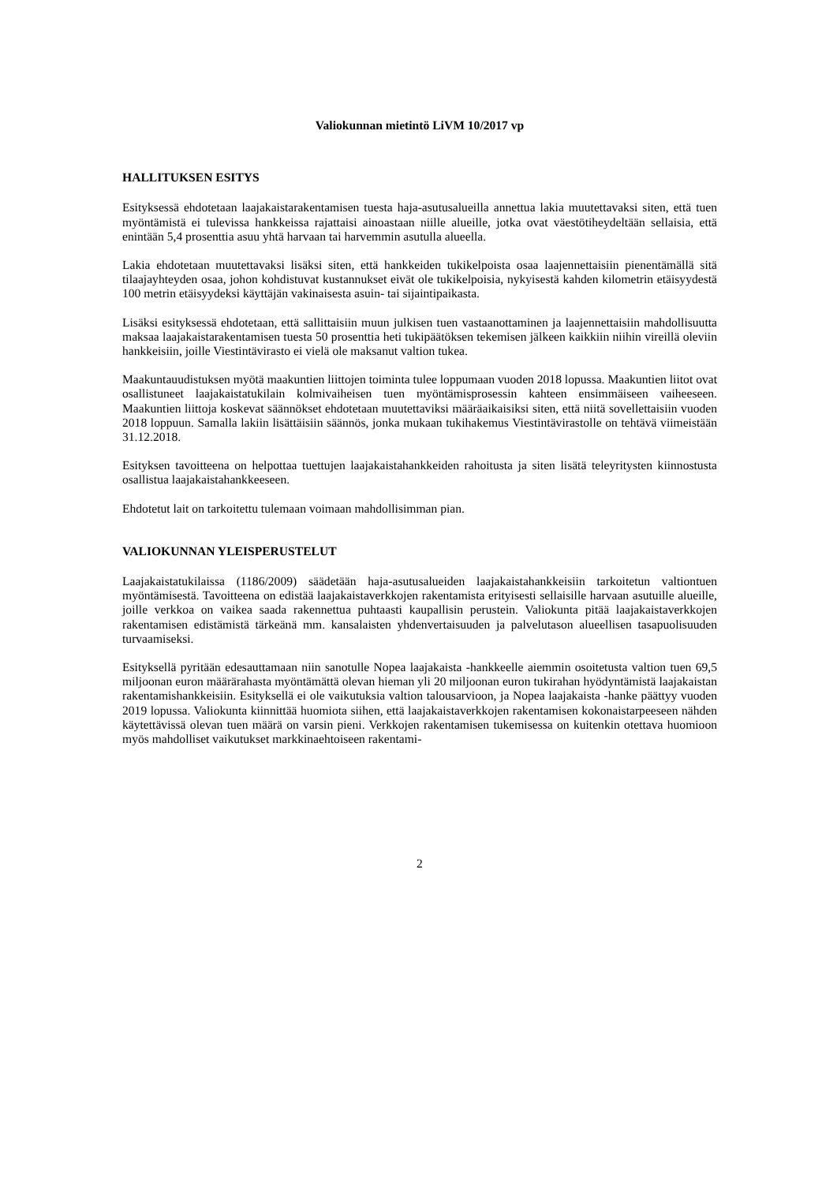Valiokunnan mietintö LiVM 10/2017 vp
HALLITUKSEN ESITYS
Esityksessä ehdotetaan laajakaistarakentamisen tuesta haja-asutusalueilla annettua lakia muutettavaksi siten, että tuen myöntämistä ei tulevissa hankkeissa rajattaisi ainoastaan niille alueille, jotka ovat väestötiheydeltään sellaisia, että enintään 5,4 prosenttia asuu yhtä harvaan tai harvemmin asutulla alueella.
Lakia ehdotetaan muutettavaksi lisäksi siten, että hankkeiden tukikelpoista osaa laajennettaisiin pienentämällä sitä tilaajayhteyden osaa, johon kohdistuvat kustannukset eivät ole tukikelpoisia, nykyisestä kahden kilometrin etäisyydestä 100 metrin etäisyydeksi käyttäjän vakinaisesta asuin- tai sijaintipaikasta.
Lisäksi esityksessä ehdotetaan, että sallittaisiin muun julkisen tuen vastaanottaminen ja laajennettaisiin mahdollisuutta maksaa laajakaistarakentamisen tuesta 50 prosenttia heti tukipäätöksen tekemisen jälkeen kaikkiin niihin vireillä oleviin hankkeisiin, joille Viestintävirasto ei vielä ole maksanut valtion tukea.
Maakuntauudistuksen myötä maakuntien liittojen toiminta tulee loppumaan vuoden 2018 lopussa. Maakuntien liitot ovat osallistuneet laajakaistatukilain kolmivaiheisen tuen myöntämisprosessin kahteen ensimmäiseen vaiheeseen. Maakuntien liittoja koskevat säännökset ehdotetaan muutettaviksi määräaikaisiksi siten, että niitä sovellettaisiin vuoden 2018 loppuun. Samalla lakiin lisättäisiin säännös, jonka mukaan tukihakemus Viestintävirastolle on tehtävä viimeistään 31.12.2018.
Esityksen tavoitteena on helpottaa tuettujen laajakaistahankkeiden rahoitusta ja siten lisätä teleyritysten kiinnostusta osallistua laajakaistahankkeeseen.
Ehdotetut lait on tarkoitettu tulemaan voimaan mahdollisimman pian.
VALIOKUNNAN YLEISPERUSTELUT
Laajakaistatukilaissa (1186/2009) säädetään haja-asutusalueiden laajakaistahankkeisiin tarkoitetun valtiontuen myöntämisestä. Tavoitteena on edistää laajakaistaverkkojen rakentamista erityisesti sellaisille harvaan asutuille alueille, joille verkkoa on vaikea saada rakennettua puhtaasti kaupallisin perustein. Valiokunta pitää laajakaistaverkkojen rakentamisen edistämistä tärkeänä mm. kansalaisten yhdenvertaisuuden ja palvelutason alueellisen tasapuolisuuden turvaamiseksi.
Esityksellä pyritään edesauttamaan niin sanotulle Nopea laajakaista -hankkeelle aiemmin osoitetusta valtion tuen 69,5 miljoonan euron määrärahasta myöntämättä olevan hieman yli 20 miljoonan euron tukirahan hyödyntämistä laajakaistan rakentamishankkeisiin. Esityksellä ei ole vaikutuksia valtion talousarvioon, ja Nopea laajakaista -hanke päättyy vuoden 2019 lopussa. Valiokunta kiinnittää huomiota siihen, että laajakaistaverkkojen rakentamisen kokonaistarpeeseen nähden käytettävissä olevan tuen määrä on varsin pieni. Verkkojen rakentamisen tukemisessa on kuitenkin otettava huomioon myös mahdolliset vaikutukset markkinaehtoiseen rakentami-
2